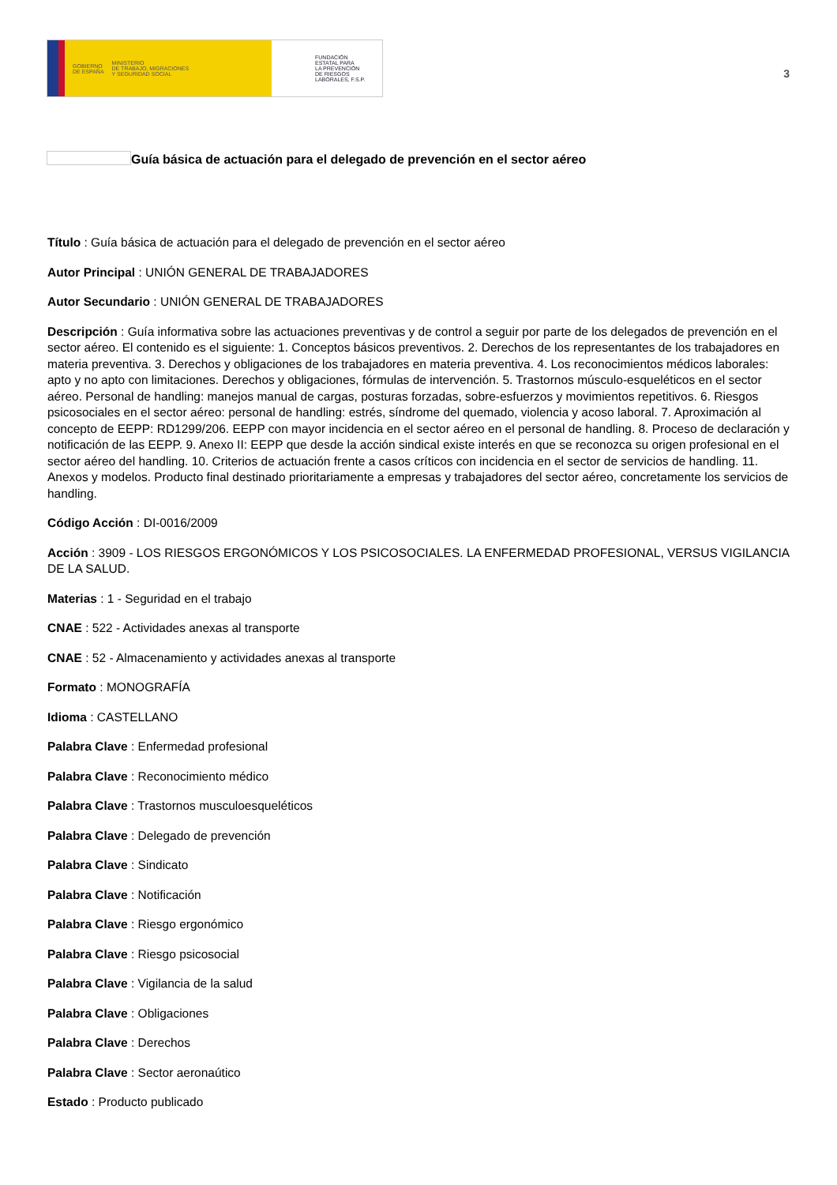GOBIERNO
DE ESPAÑA MINISTERIO
DE TRABAJO, MIGRACIONES
Y SEGURIDAD SOCIAL
FUNDACIÓN
ESTATAL PARA
LA PREVENCIÓN
DE RIESGOS
LABORALES, F.S.P.
3
Guía básica de actuación para el delegado de prevención en el sector aéreo
Título : Guía básica de actuación para el delegado de prevención en el sector aéreo
Autor Principal : UNIÓN GENERAL DE TRABAJADORES
Autor Secundario : UNIÓN GENERAL DE TRABAJADORES
Descripción : Guía informativa sobre las actuaciones preventivas y de control a seguir por parte de los delegados de prevención en el sector aéreo. El contenido es el siguiente: 1. Conceptos básicos preventivos. 2. Derechos de los representantes de los trabajadores en materia preventiva. 3. Derechos y obligaciones de los trabajadores en materia preventiva. 4. Los reconocimientos médicos laborales: apto y no apto con limitaciones. Derechos y obligaciones, fórmulas de intervención. 5. Trastornos músculo-esqueléticos en el sector aéreo. Personal de handling: manejos manual de cargas, posturas forzadas, sobre-esfuerzos y movimientos repetitivos. 6. Riesgos psicosociales en el sector aéreo: personal de handling: estrés, síndrome del quemado, violencia y acoso laboral. 7. Aproximación al concepto de EEPP: RD1299/206. EEPP con mayor incidencia en el sector aéreo en el personal de handling. 8. Proceso de declaración y notificación de las EEPP. 9. Anexo II: EEPP que desde la acción sindical existe interés en que se reconozca su origen profesional en el sector aéreo del handling. 10. Criterios de actuación frente a casos críticos con incidencia en el sector de servicios de handling. 11. Anexos y modelos. Producto final destinado prioritariamente a empresas y trabajadores del sector aéreo, concretamente los servicios de handling.
Código Acción : DI-0016/2009
Acción : 3909 - LOS RIESGOS ERGONÓMICOS Y LOS PSICOSOCIALES. LA ENFERMEDAD PROFESIONAL, VERSUS VIGILANCIA DE LA SALUD.
Materias : 1 - Seguridad en el trabajo
CNAE : 522 - Actividades anexas al transporte
CNAE : 52 - Almacenamiento y actividades anexas al transporte
Formato : MONOGRAFÍA
Idioma : CASTELLANO
Palabra Clave : Enfermedad profesional
Palabra Clave : Reconocimiento médico
Palabra Clave : Trastornos musculoesqueléticos
Palabra Clave : Delegado de prevención
Palabra Clave : Sindicato
Palabra Clave : Notificación
Palabra Clave : Riesgo ergonómico
Palabra Clave : Riesgo psicosocial
Palabra Clave : Vigilancia de la salud
Palabra Clave : Obligaciones
Palabra Clave : Derechos
Palabra Clave : Sector aeronaútico
Estado : Producto publicado